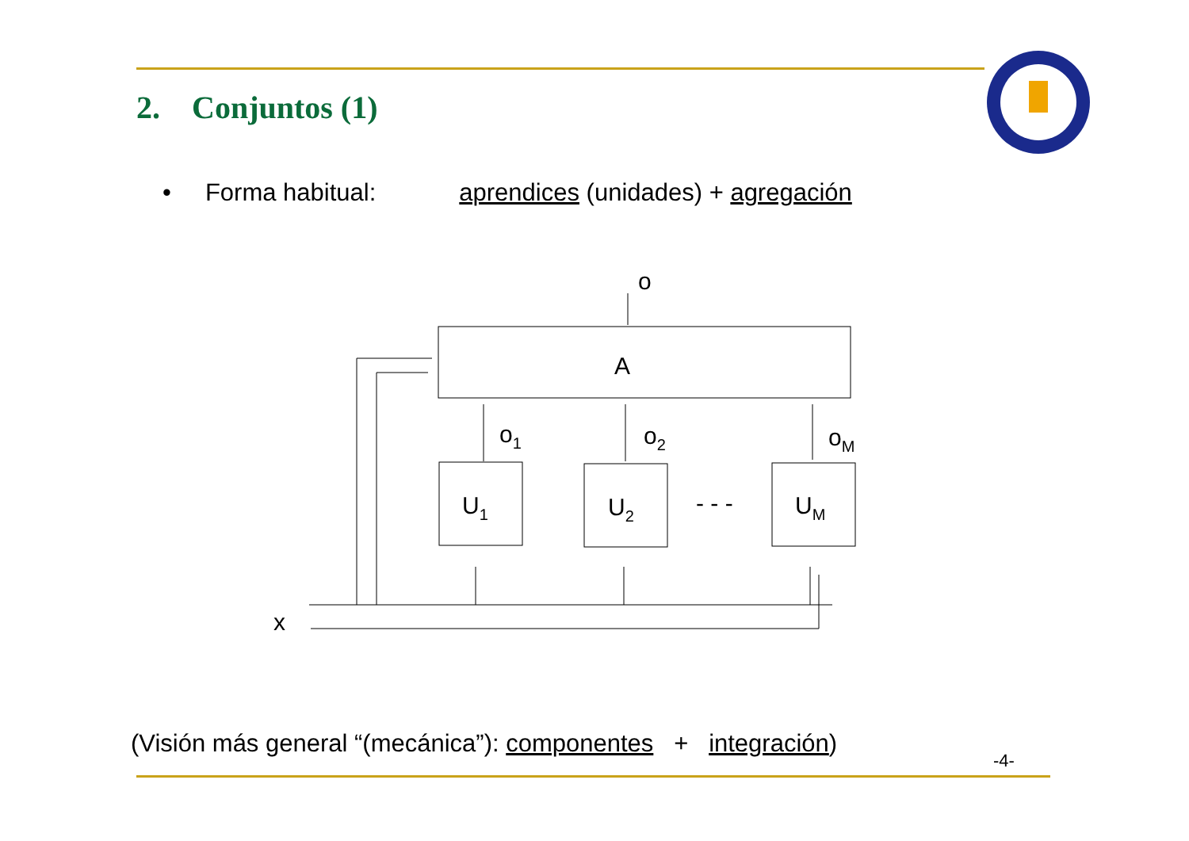2. Conjuntos (1)
• Forma habitual: aprendices (unidades) + agregación
A
o
U1
U2
UM
- - -
o1
o2
oM
x
(Visión más general “(mecánica”): componentes + integración)
-4-